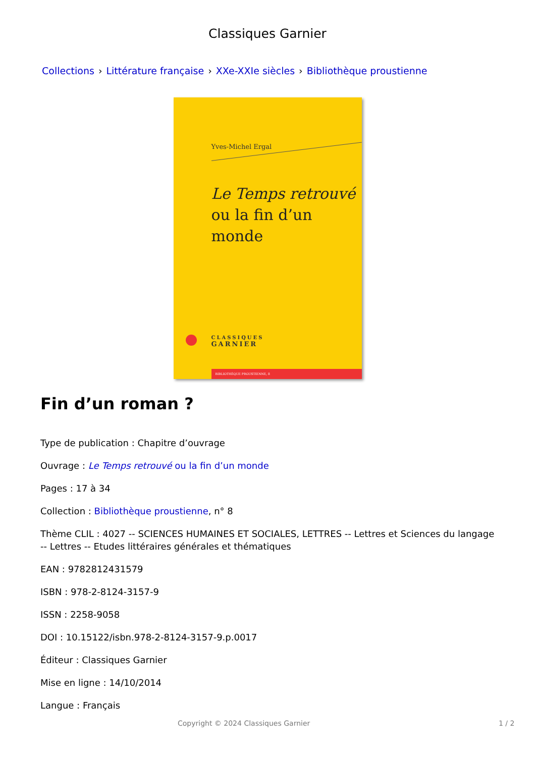Classiques Garnier
Collections › Littérature française › XXe-XXIe siècles › Bibliothèque proustienne
Yves-Michel Ergal
Le Temps retrouvé
ou la fin d’un monde
CLASSIQUES
GARNIER
BIBLIOTHÈQUE PROUSTIENNE, 8
Fin d’un roman ?
Type de publication : Chapitre d’ouvrage
Ouvrage : Le Temps retrouvé ou la fin d’un monde
Pages : 17 à 34
Collection : Bibliothèque proustienne, n° 8
Thème CLIL : 4027 -- SCIENCES HUMAINES ET SOCIALES, LETTRES -- Lettres et Sciences du langage -- Lettres -- Etudes littéraires générales et thématiques
EAN : 9782812431579
ISBN : 978-2-8124-3157-9
ISSN : 2258-9058
DOI : 10.15122/isbn.978-2-8124-3157-9.p.0017
Éditeur : Classiques Garnier
Mise en ligne : 14/10/2014
Langue : Français
Copyright © 2024 Classiques Garnier 1 / 2